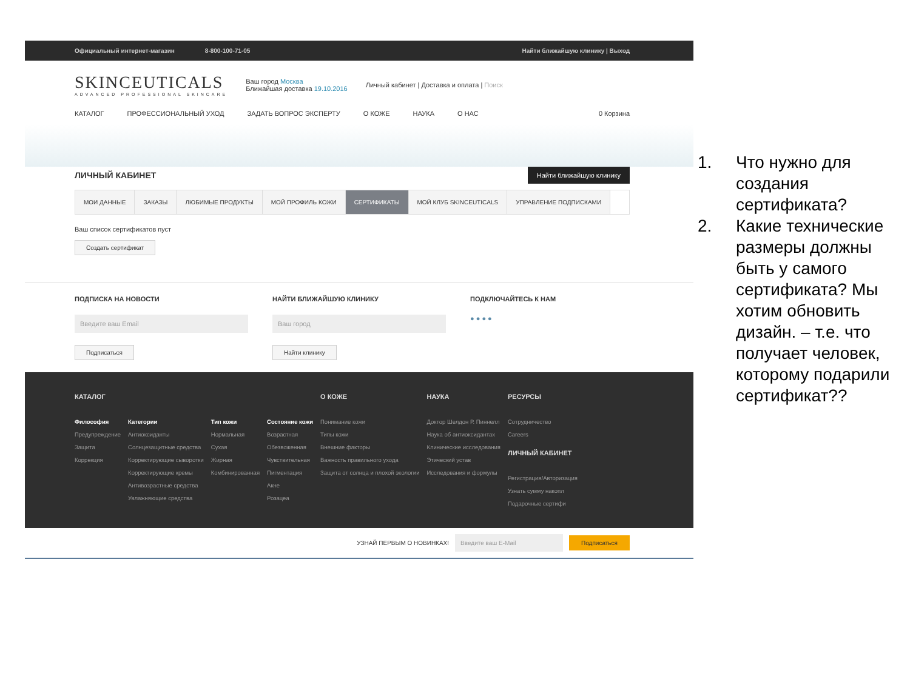Официальный интернет-магазин 8-800-100-71-05 Найти ближайшую клинику | Выход
SKINCEUTICALS
ADVANCED PROFESSIONAL SKINCARE
Ваш город Москва
Ближайшая доставка 19.10.2016
Личный кабинет | Доставка и оплата | Поиск
КАТАЛОГ ПРОФЕССИОНАЛЬНЫЙ УХОД ЗАДАТЬ ВОПРОС ЭКСПЕРТУ О КОЖЕ НАУКА О НАС 0 Корзина
ЛИЧНЫЙ КАБИНЕТ Найти ближайшую клинику
МОИ ДАННЫЕ ЗАКАЗЫ ЛЮБИМЫЕ ПРОДУКТЫ МОЙ ПРОФИЛЬ КОЖИ СЕРТИФИКАТЫ МОЙ КЛУБ SKINCEUTICALS УПРАВЛЕНИЕ ПОДПИСКАМИ
Ваш список сертификатов пуст
Создать сертификат
ПОДПИСКА НА НОВОСТИ
Введите ваш Email
Подписаться
НАЙТИ БЛИЖАЙШУЮ КЛИНИКУ
Ваш город
Найти клинику
ПОДКЛЮЧАЙТЕСЬ К НАМ
● ● ● ●
КАТАЛОГ
Философия
Предупреждение
Защита
Коррекция
Категории
Антиоксиданты
Солнцезащитные средства
Корректирующие сыворотки
Корректирующие кремы
Антивозрастные средства
Увлажняющие средства
Тип кожи
Нормальная
Сухая
Жирная
Комбинированная
Состояние кожи
Возрастная
Обезвоженная
Чувствительная
Пигментация
Акне
Розацеа
О КОЖЕ
Понимание кожи
Типы кожи
Внешние факторы
Важность правильного ухода
Защита от солнца и плохой экологии
НАУКА
Доктор Шелдон Р. Пиннелл
Наука об антиоксидантах
Клинические исследования
Этический устав
Исследования и формулы
РЕСУРСЫ
Сотрудничество
Careers
ЛИЧНЫЙ КАБИНЕТ
Регистрация/Авторизация
Узнать сумму накопл
Подарочные сертифи
УЗНАЙ ПЕРВЫМ О НОВИНКАХ! Введите ваш E-Mail Подписаться
1. Что нужно для создания сертификата?
2. Какие технические размеры должны быть у самого сертификата? Мы хотим обновить дизайн. – т.е. что получает человек, которому подарили сертификат??